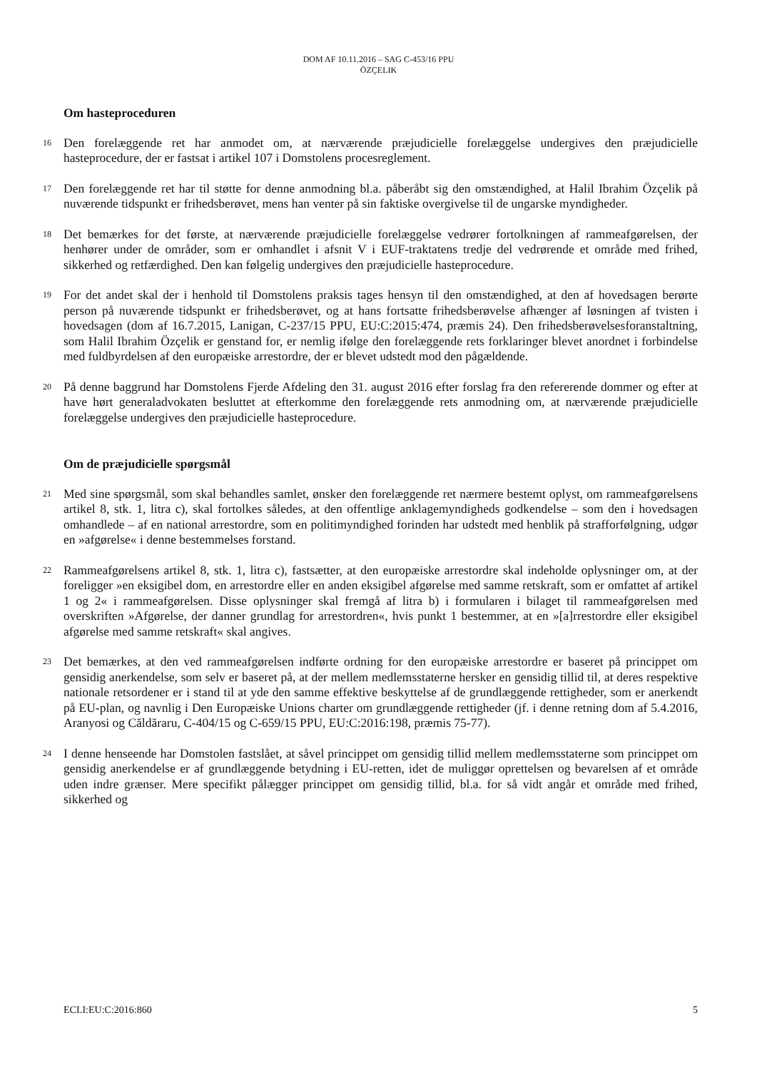DOM AF 10.11.2016 – SAG C-453/16 PPU
ÖZÇELIK
Om hasteproceduren
16 Den forelæggende ret har anmodet om, at nærværende præjudicielle forelæggelse undergives den præjudicielle hasteprocedure, der er fastsat i artikel 107 i Domstolens procesreglement.
17 Den forelæggende ret har til støtte for denne anmodning bl.a. påberåbt sig den omstændighed, at Halil Ibrahim Özçelik på nuværende tidspunkt er frihedsberøvet, mens han venter på sin faktiske overgivelse til de ungarske myndigheder.
18 Det bemærkes for det første, at nærværende præjudicielle forelæggelse vedrører fortolkningen af rammeafgørelsen, der henhører under de områder, som er omhandlet i afsnit V i EUF-traktatens tredje del vedrørende et område med frihed, sikkerhed og retfærdighed. Den kan følgelig undergives den præjudicielle hasteprocedure.
19 For det andet skal der i henhold til Domstolens praksis tages hensyn til den omstændighed, at den af hovedsagen berørte person på nuværende tidspunkt er frihedsberøvet, og at hans fortsatte frihedsberøvelse afhænger af løsningen af tvisten i hovedsagen (dom af 16.7.2015, Lanigan, C-237/15 PPU, EU:C:2015:474, præmis 24). Den frihedsberøvelsesforanstaltning, som Halil Ibrahim Özçelik er genstand for, er nemlig ifølge den forelæggende rets forklaringer blevet anordnet i forbindelse med fuldbyrdelsen af den europæiske arrestordre, der er blevet udstedt mod den pågældende.
20 På denne baggrund har Domstolens Fjerde Afdeling den 31. august 2016 efter forslag fra den refererende dommer og efter at have hørt generaladvokaten besluttet at efterkomme den forelæggende rets anmodning om, at nærværende præjudicielle forelæggelse undergives den præjudicielle hasteprocedure.
Om de præjudicielle spørgsmål
21 Med sine spørgsmål, som skal behandles samlet, ønsker den forelæggende ret nærmere bestemt oplyst, om rammeafgørelsens artikel 8, stk. 1, litra c), skal fortolkes således, at den offentlige anklagemyndigheds godkendelse – som den i hovedsagen omhandlede – af en national arrestordre, som en politimyndighed forinden har udstedt med henblik på strafforfølgning, udgør en »afgørelse« i denne bestemmelses forstand.
22 Rammeafgørelsens artikel 8, stk. 1, litra c), fastsætter, at den europæiske arrestordre skal indeholde oplysninger om, at der foreligger »en eksigibel dom, en arrestordre eller en anden eksigibel afgørelse med samme retskraft, som er omfattet af artikel 1 og 2« i rammeafgørelsen. Disse oplysninger skal fremgå af litra b) i formularen i bilaget til rammeafgørelsen med overskriften »Afgørelse, der danner grundlag for arrestordren«, hvis punkt 1 bestemmer, at en »[a]rrestordre eller eksigibel afgørelse med samme retskraft« skal angives.
23 Det bemærkes, at den ved rammeafgørelsen indførte ordning for den europæiske arrestordre er baseret på princippet om gensidig anerkendelse, som selv er baseret på, at der mellem medlemsstaterne hersker en gensidig tillid til, at deres respektive nationale retsordener er i stand til at yde den samme effektive beskyttelse af de grundlæggende rettigheder, som er anerkendt på EU-plan, og navnlig i Den Europæiske Unions charter om grundlæggende rettigheder (jf. i denne retning dom af 5.4.2016, Aranyosi og Căldăraru, C-404/15 og C-659/15 PPU, EU:C:2016:198, præmis 75-77).
24 I denne henseende har Domstolen fastslået, at såvel princippet om gensidig tillid mellem medlemsstaterne som princippet om gensidig anerkendelse er af grundlæggende betydning i EU-retten, idet de muliggør oprettelsen og bevarelsen af et område uden indre grænser. Mere specifikt pålægger princippet om gensidig tillid, bl.a. for så vidt angår et område med frihed, sikkerhed og
ECLI:EU:C:2016:860 5